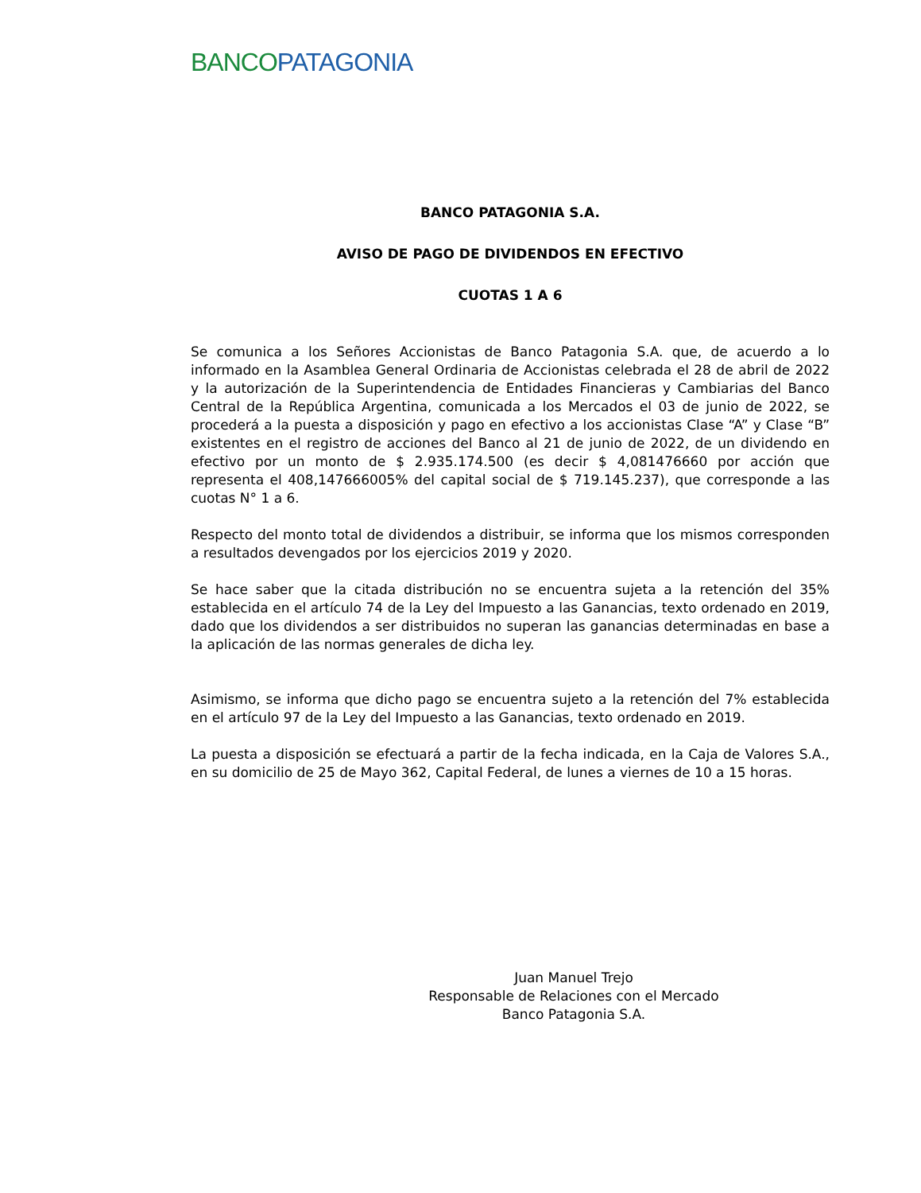BANCO PATAGONIA
BANCO PATAGONIA S.A.
AVISO DE PAGO DE DIVIDENDOS EN EFECTIVO
CUOTAS 1 A 6
Se comunica a los Señores Accionistas de Banco Patagonia S.A. que, de acuerdo a lo informado en la Asamblea General Ordinaria de Accionistas celebrada el 28 de abril de 2022 y la autorización de la Superintendencia de Entidades Financieras y Cambiarias del Banco Central de la República Argentina, comunicada a los Mercados el 03 de junio de 2022, se procederá a la puesta a disposición y pago en efectivo a los accionistas Clase “A” y Clase “B” existentes en el registro de acciones del Banco al 21 de junio de 2022, de un dividendo en efectivo por un monto de $ 2.935.174.500 (es decir $ 4,081476660 por acción que representa el 408,147666005% del capital social de $ 719.145.237), que corresponde a las cuotas N° 1 a 6.
Respecto del monto total de dividendos a distribuir, se informa que los mismos corresponden a resultados devengados por los ejercicios 2019 y 2020.
Se hace saber que la citada distribución no se encuentra sujeta a la retención del 35% establecida en el artículo 74 de la Ley del Impuesto a las Ganancias, texto ordenado en 2019, dado que los dividendos a ser distribuidos no superan las ganancias determinadas en base a la aplicación de las normas generales de dicha ley.
Asimismo, se informa que dicho pago se encuentra sujeto a la retención del 7% establecida en el artículo 97 de la Ley del Impuesto a las Ganancias, texto ordenado en 2019.
La puesta a disposición se efectuará a partir de la fecha indicada, en la Caja de Valores S.A., en su domicilio de 25 de Mayo 362, Capital Federal, de lunes a viernes de 10 a 15 horas.
Juan Manuel Trejo
Responsable de Relaciones con el Mercado
Banco Patagonia S.A.